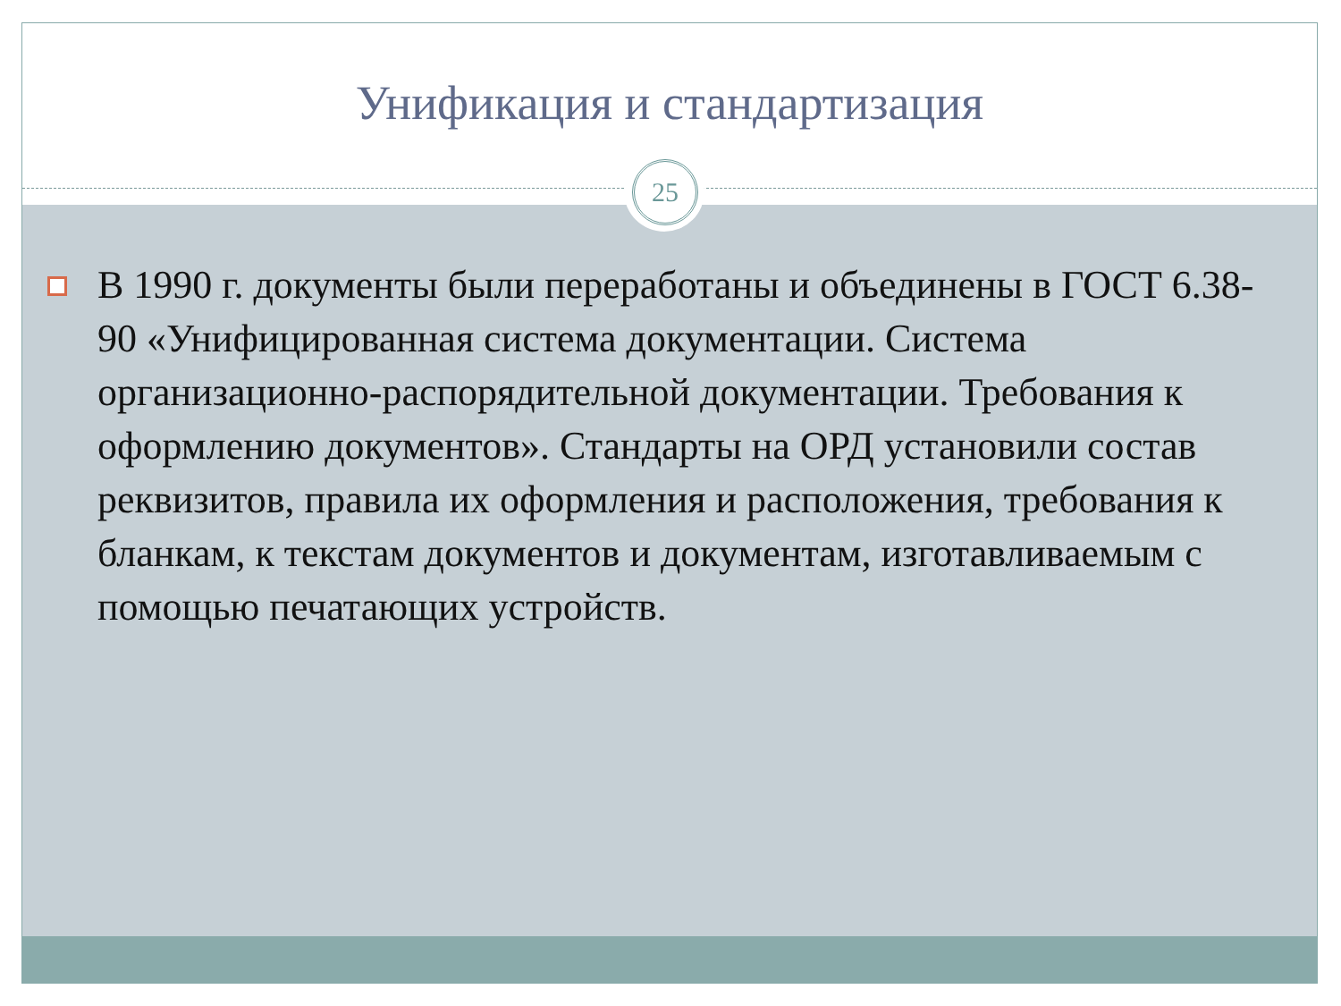Унификация и стандартизация
25
В 1990 г. документы были переработаны и объединены в ГОСТ 6.38-90 «Унифицированная система документации. Система организационно-распорядительной документации. Требования к оформлению документов». Стандарты на ОРД установили состав реквизитов, правила их оформления и расположения, требования к бланкам, к текстам документов и документам, изготавливаемым с помощью печатающих устройств.